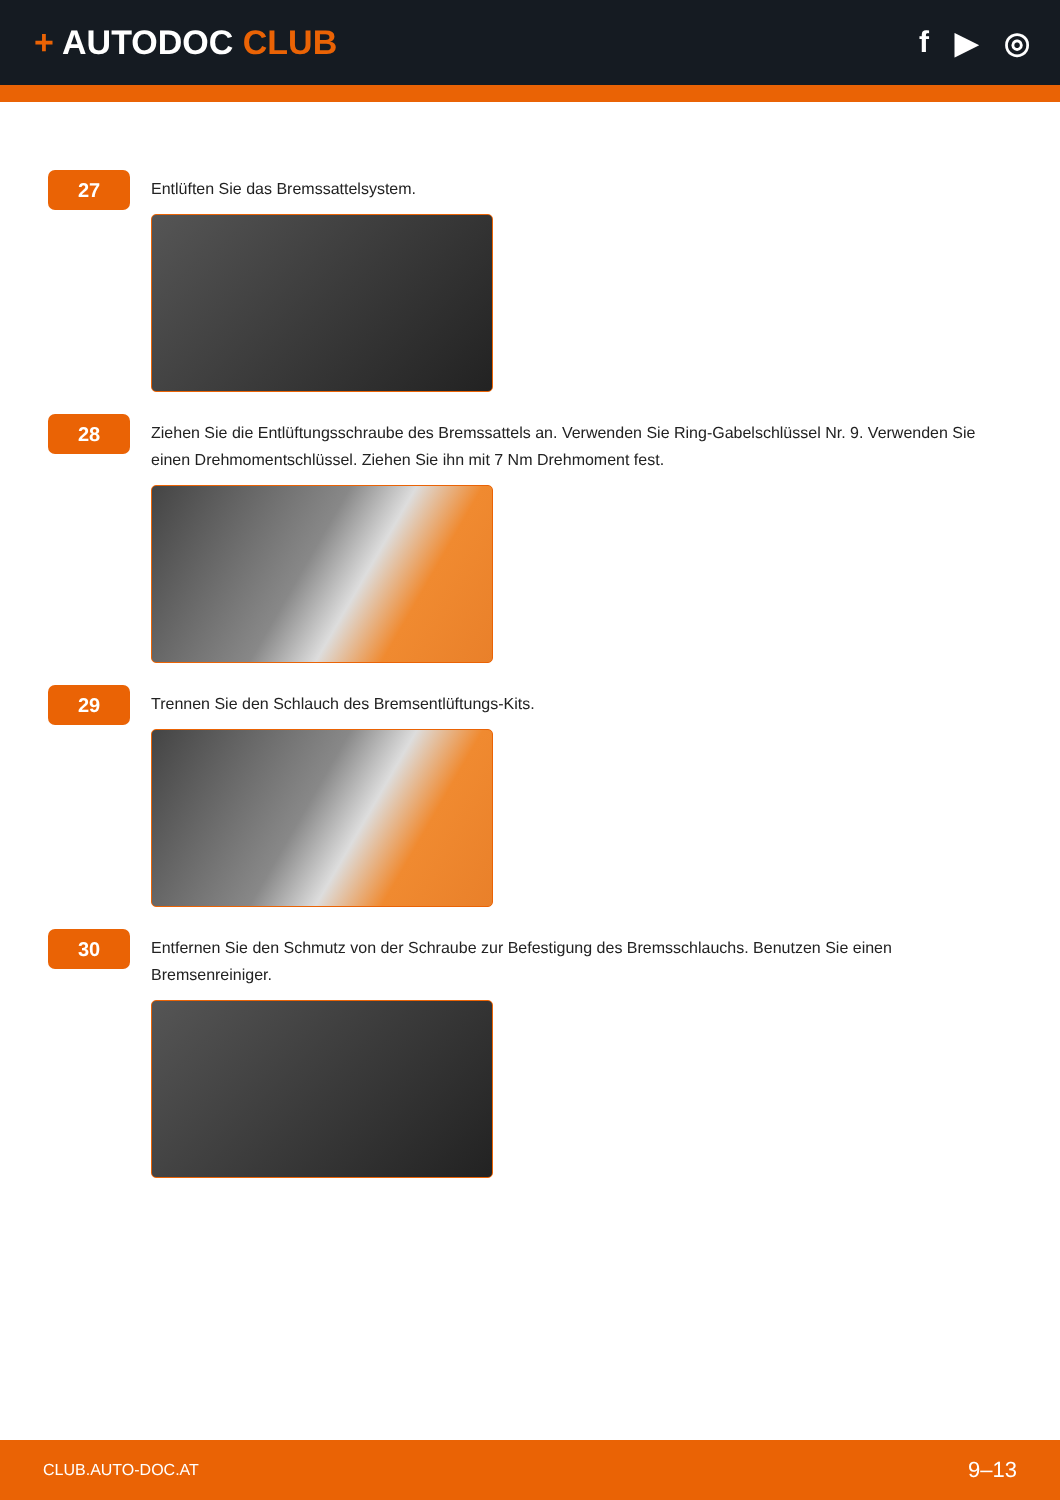+ AUTODOC CLUB f ▶ ◎
27
Entlüften Sie das Bremssattelsystem.
28
Ziehen Sie die Entlüftungsschraube des Bremssattels an. Verwenden Sie Ring-Gabelschlüssel Nr. 9. Verwenden Sie einen Drehmomentschlüssel. Ziehen Sie ihn mit 7 Nm Drehmoment fest.
29
Trennen Sie den Schlauch des Bremsentlüftungs-Kits.
30
Entfernen Sie den Schmutz von der Schraube zur Befestigung des Bremsschlauchs. Benutzen Sie einen Bremsenreiniger.
CLUB.AUTO-DOC.AT 9–13